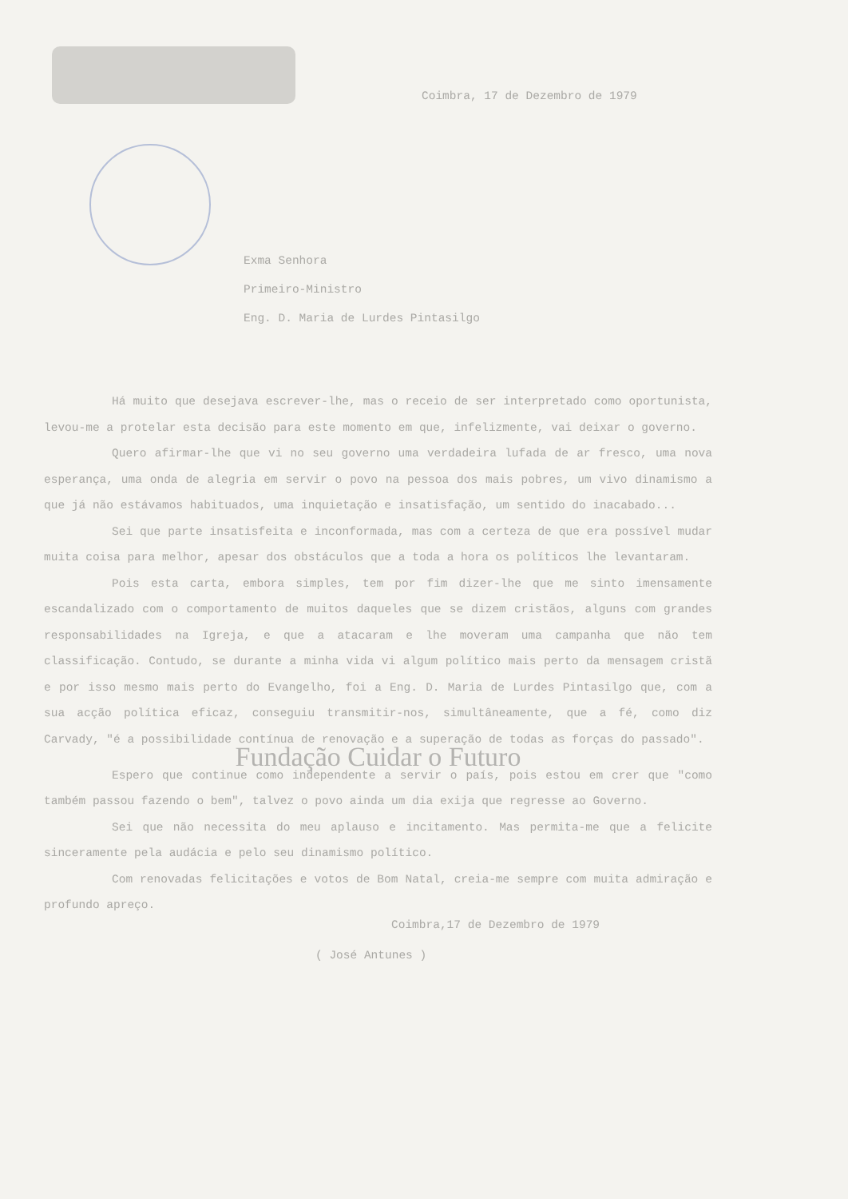Coimbra, 17 de Dezembro de 1979
Exma Senhora
Primeiro-Ministro
Eng. D. Maria de Lurdes Pintasilgo
Há muito que desejava escrever-lhe, mas o receio de ser interpretado como oportunista, levou-me a protelar esta decisão para este momento em que, infelizmente, vai deixar o governo.
Quero afirmar-lhe que vi no seu governo uma verdadeira lufada de ar fresco, uma nova esperança, uma onda de alegria em servir o povo na pessoa dos mais pobres, um vivo dinamismo a que já não estávamos habituados, uma inquietação e insatisfação, um sentido do inacabado...
Sei que parte insatisfeita e inconformada, mas com a certeza de que era possível mudar muita coisa para melhor, apesar dos obstáculos que a toda a hora os políticos lhe levantaram.
Pois esta carta, embora simples, tem por fim dizer-lhe que me sinto imensamente escandalizado com o comportamento de muitos daqueles que se dizem cristãos, alguns com grandes responsabilidades na Igreja, e que a atacaram e lhe moveram uma campanha que não tem classificação. Contudo, se durante a minha vida vi algum político mais perto da mensagem cristã e por isso mesmo mais perto do Evangelho, foi a Eng. D. Maria de Lurdes Pintasilgo que, com a sua acção política eficaz, conseguiu transmitir-nos, simultâneamente, que a fé, como diz Carvady, "é a possibilidade contínua de renovação e a superação de todas as forças do passado".
Fundação Cuidar o Futuro
Espero que continue como independente a servir o país, pois estou em crer que "como também passou fazendo o bem", talvez o povo ainda um dia exija que regresse ao Governo.
Sei que não necessita do meu aplauso e incitamento. Mas permita-me que a felicite sinceramente pela audácia e pelo seu dinamismo político.
Com renovadas felicitações e votos de Bom Natal, creia-me sempre com muita admiração e profundo apreço.
Coimbra,17 de Dezembro de 1979
( José Antunes )